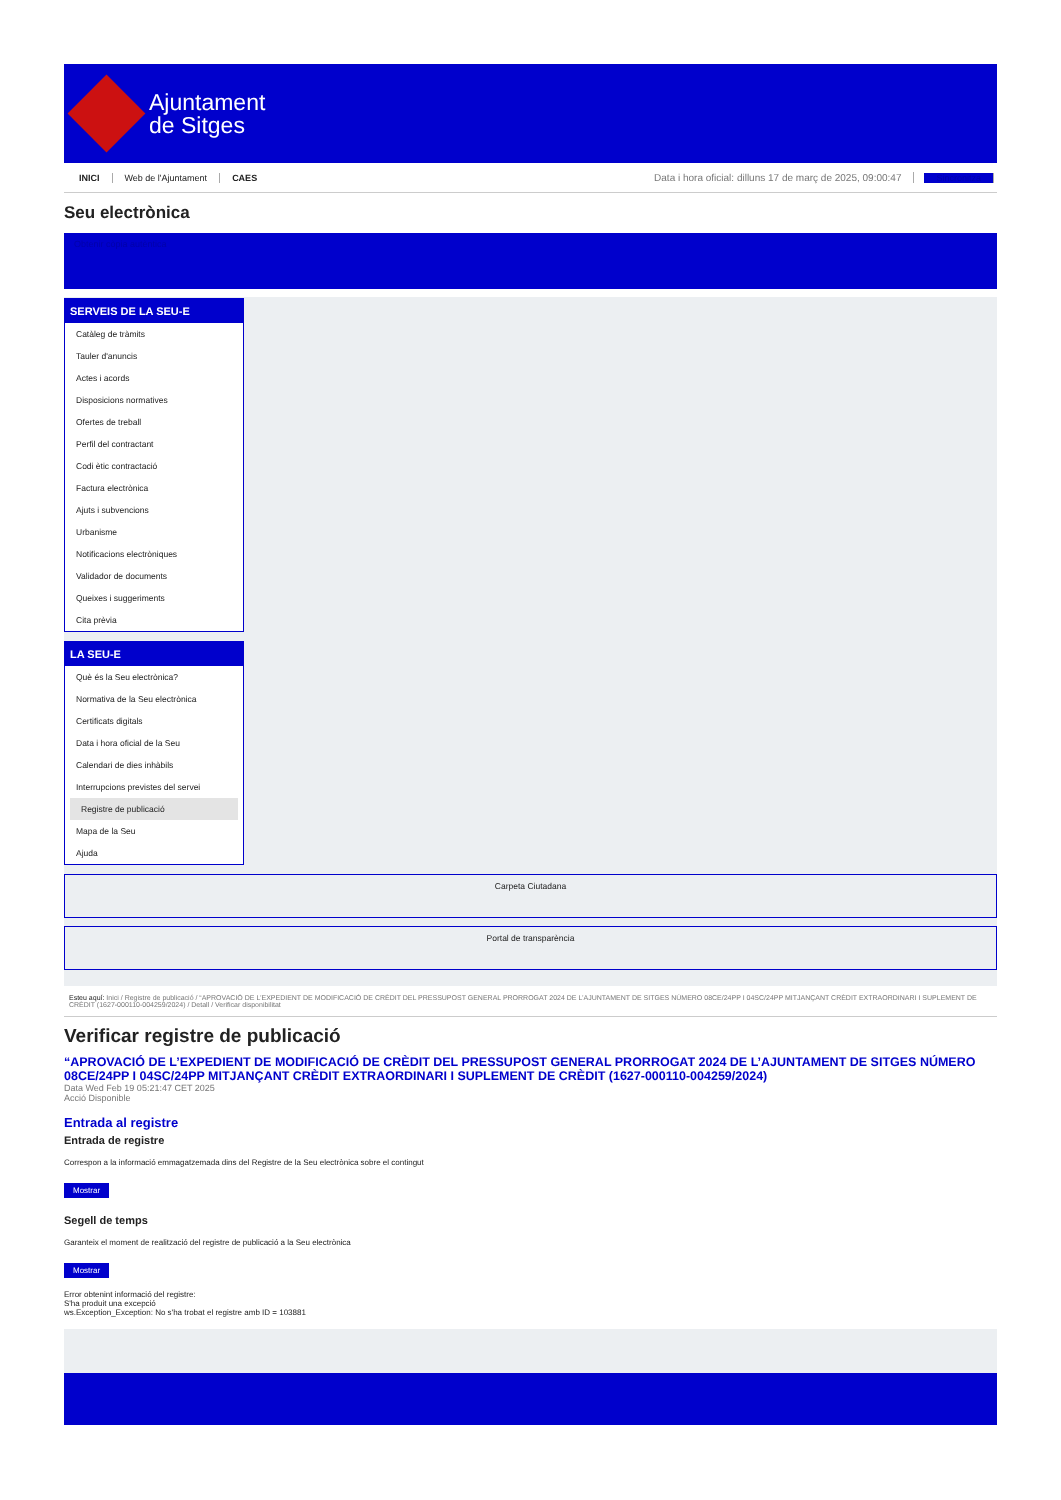Ajuntament
de Sitges
INICI Web de l'Ajuntament CAES Data i hora oficial: dilluns 17 de març de 2025, 09:00:47 Sincronitza
Seu electrònica
Obtenir còpia autèntica
SERVEIS DE LA SEU-E
Catàleg de tràmits
Tauler d'anuncis
Actes i acords
Disposicions normatives
Ofertes de treball
Perfil del contractant
Codi ètic contractació
Factura electrònica
Ajuts i subvencions
Urbanisme
Notificacions electròniques
Validador de documents
Queixes i suggeriments
Cita prèvia
LA SEU-E
Què és la Seu electrònica?
Normativa de la Seu electrònica
Certificats digitals
Data i hora oficial de la Seu
Calendari de dies inhàbils
Interrupcions previstes del servei
Registre de publicació
Mapa de la Seu
Ajuda
Carpeta Ciutadana
Portal de transparència
Esteu aquí: Inici / Registre de publicació / “APROVACIÓ DE L’EXPEDIENT DE MODIFICACIÓ DE CRÈDIT DEL PRESSUPOST GENERAL PRORROGAT 2024 DE L’AJUNTAMENT DE SITGES NÚMERO 08CE/24PP I 04SC/24PP MITJANÇANT CRÈDIT EXTRAORDINARI I SUPLEMENT DE CRÈDIT (1627-000110-004259/2024) / Detall / Verificar disponibilitat
Verificar registre de publicació
“APROVACIÓ DE L’EXPEDIENT DE MODIFICACIÓ DE CRÈDIT DEL PRESSUPOST GENERAL PRORROGAT 2024 DE L’AJUNTAMENT DE SITGES NÚMERO 08CE/24PP I 04SC/24PP MITJANÇANT CRÈDIT EXTRAORDINARI I SUPLEMENT DE CRÈDIT (1627-000110-004259/2024)
Data Wed Feb 19 05:21:47 CET 2025
Acció Disponible
Entrada al registre
Entrada de registre
Correspon a la informació emmagatzemada dins del Registre de la Seu electrònica sobre el contingut
Mostrar
Segell de temps
Garanteix el moment de realització del registre de publicació a la Seu electrònica
Mostrar
Error obtenint informació del registre:
S'ha produit una excepció
ws.Exception_Exception: No s'ha trobat el registre amb ID = 103881